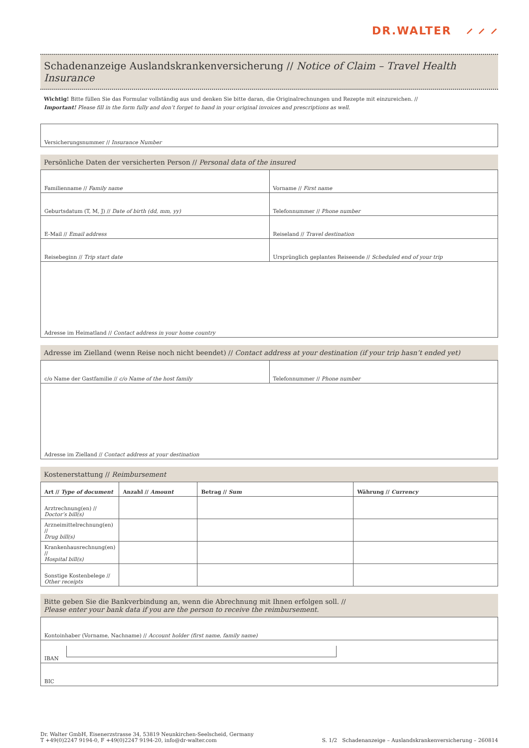DR.WALTER ⸝ ⸝ ⸝
Schadenanzeige Auslandskrankenversicherung // Notice of Claim – Travel Health Insurance
Wichtig! Bitte füllen Sie das Formular vollständig aus und denken Sie bitte daran, die Originalrechnungen und Rezepte mit einzureichen. //
Important! Please fill in the form fully and don’t forget to hand in your original invoices and prescriptions as well.
Versicherungsnummer // Insurance Number
Persönliche Daten der versicherten Person // Personal data of the insured
Familienname // Family name Vorname // First name
Geburtsdatum (T, M, J) // Date of birth (dd, mm, yy)
Telefonnummer // Phone number
E-Mail // Email address Reiseland // Travel destination
Reisebeginn // Trip start date
Ursprünglich geplantes Reiseende // Scheduled end of your trip
Adresse im Heimatland // Contact address in your home country
Adresse im Zielland (wenn Reise noch nicht beendet) // Contact address at your destination (if your trip hasn’t ended yet)
c/o Name der Gastfamilie // c/o Name of the host family
Telefonnummer // Phone number
Adresse im Zielland // Contact address at your destination
Kostenerstattung // Reimbursement
| Art // Type of document | Anzahl // Amount | Betrag // Sum | Währung // Currency |
| --- | --- | --- | --- |
| Arztrechnung(en) // Doctor’s bill(s) | | | |
| Arzneimittelrechnung(en) // Drug bill(s) | | | |
| Krankenhausrechnung(en) // Hospital bill(s) | | | |
| Sonstige Kostenbelege // Other receipts | | | |
Bitte geben Sie die Bankverbindung an, wenn die Abrechnung mit Ihnen erfolgen soll. //
Please enter your bank data if you are the person to receive the reimbursement.
Kontoinhaber (Vorname, Nachname) // Account holder (first name, family name)
IBAN
BIC
Dr. Walter GmbH, Eisenerzstrasse 34, 53819 Neunkirchen-Seelscheid, Germany
T +49(0)2247 9194-0, F +49(0)2247 9194-20, info@dr-walter.com
S. 1/2 Schadenanzeige – Auslandskrankenversicherung – 260814